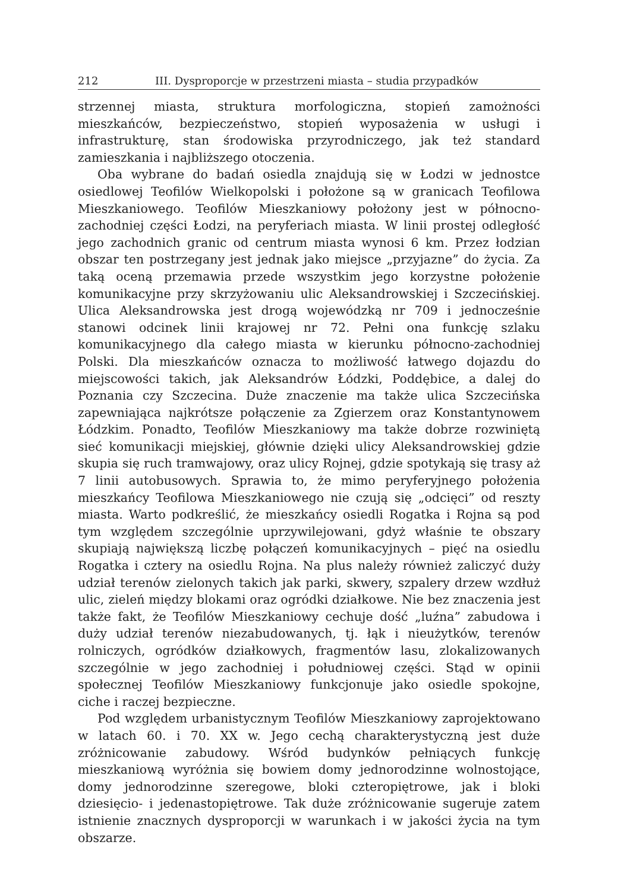212 III. Dysproporcje w przestrzeni miasta – studia przypadków
strzennej miasta, struktura morfologiczna, stopień zamożności mieszkańców, bezpieczeństwo, stopień wyposażenia w usługi i infrastrukturę, stan środowiska przyrodniczego, jak też standard zamieszkania i najbliższego otoczenia.
Oba wybrane do badań osiedla znajdują się w Łodzi w jednostce osiedlowej Teofilów Wielkopolski i położone są w granicach Teofilowa Mieszkaniowego. Teofilów Mieszkaniowy położony jest w północno-zachodniej części Łodzi, na peryferiach miasta. W linii prostej odległość jego zachodnich granic od centrum miasta wynosi 6 km. Przez łodzian obszar ten postrzegany jest jednak jako miejsce „przyjazne” do życia. Za taką oceną przemawia przede wszystkim jego korzystne położenie komunikacyjne przy skrzyżowaniu ulic Aleksandrowskiej i Szczecińskiej. Ulica Aleksandrowska jest drogą wojewódzką nr 709 i jednocześnie stanowi odcinek linii krajowej nr 72. Pełni ona funkcję szlaku komunikacyjnego dla całego miasta w kierunku północno-zachodniej Polski. Dla mieszkańców oznacza to możliwość łatwego dojazdu do miejscowości takich, jak Aleksandrów Łódzki, Poddębice, a dalej do Poznania czy Szczecina. Duże znaczenie ma także ulica Szczecińska zapewniająca najkrótsze połączenie za Zgierzem oraz Konstantynowem Łódzkim. Ponadto, Teofilów Mieszkaniowy ma także dobrze rozwiniętą sieć komunikacji miejskiej, głównie dzięki ulicy Aleksandrowskiej gdzie skupia się ruch tramwajowy, oraz ulicy Rojnej, gdzie spotykają się trasy aż 7 linii autobusowych. Sprawia to, że mimo peryferyjnego położenia mieszkańcy Teofilowa Mieszkaniowego nie czują się „odcięci” od reszty miasta. Warto podkreślić, że mieszkańcy osiedli Rogatka i Rojna są pod tym względem szczególnie uprzywilejowani, gdyż właśnie te obszary skupiają największą liczbę połączeń komunikacyjnych – pięć na osiedlu Rogatka i cztery na osiedlu Rojna. Na plus należy również zaliczyć duży udział terenów zielonych takich jak parki, skwery, szpalery drzew wzdłuż ulic, zieleń między blokami oraz ogródki działkowe. Nie bez znaczenia jest także fakt, że Teofilów Mieszkaniowy cechuje dość „luźna” zabudowa i duży udział terenów niezabudowanych, tj. łąk i nieużytków, terenów rolniczych, ogródków działkowych, fragmentów lasu, zlokalizowanych szczególnie w jego zachodniej i południowej części. Stąd w opinii społecznej Teofilów Mieszkaniowy funkcjonuje jako osiedle spokojne, ciche i raczej bezpieczne.
Pod względem urbanistycznym Teofilów Mieszkaniowy zaprojektowano w latach 60. i 70. XX w. Jego cechą charakterystyczną jest duże zróżnicowanie zabudowy. Wśród budynków pełniących funkcję mieszkaniową wyróżnia się bowiem domy jednorodzinne wolnostojące, domy jednorodzinne szeregowe, bloki czteropiętrowe, jak i bloki dziesięcio- i jedenastopiętrowe. Tak duże zróżnicowanie sugeruje zatem istnienie znacznych dysproporcji w warunkach i w jakości życia na tym obszarze.